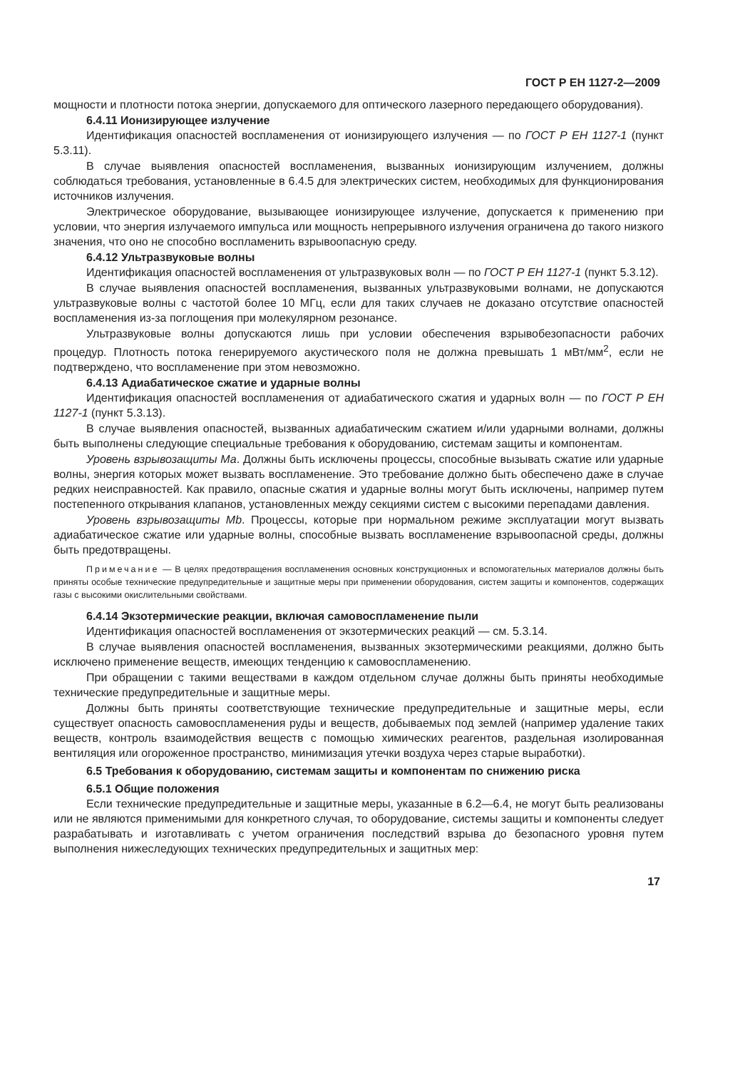ГОСТ Р ЕН 1127-2—2009
мощности и плотности потока энергии, допускаемого для оптического лазерного передающего оборудования).
6.4.11 Ионизирующее излучение
Идентификация опасностей воспламенения от ионизирующего излучения — по ГОСТ Р ЕН 1127-1 (пункт 5.3.11).
В случае выявления опасностей воспламенения, вызванных ионизирующим излучением, должны соблюдаться требования, установленные в 6.4.5 для электрических систем, необходимых для функционирования источников излучения.
Электрическое оборудование, вызывающее ионизирующее излучение, допускается к применению при условии, что энергия излучаемого импульса или мощность непрерывного излучения ограничена до такого низкого значения, что оно не способно воспламенить взрывоопасную среду.
6.4.12 Ультразвуковые волны
Идентификация опасностей воспламенения от ультразвуковых волн — по ГОСТ Р ЕН 1127-1 (пункт 5.3.12).
В случае выявления опасностей воспламенения, вызванных ультразвуковыми волнами, не допускаются ультразвуковые волны с частотой более 10 МГц, если для таких случаев не доказано отсутствие опасностей воспламенения из-за поглощения при молекулярном резонансе.
Ультразвуковые волны допускаются лишь при условии обеспечения взрывобезопасности рабочих процедур. Плотность потока генерируемого акустического поля не должна превышать 1 мВт/мм<sup>2</sup>, если не подтверждено, что воспламенение при этом невозможно.
6.4.13 Адиабатическое сжатие и ударные волны
Идентификация опасностей воспламенения от адиабатического сжатия и ударных волн — по ГОСТ Р ЕН 1127-1 (пункт 5.3.13).
В случае выявления опасностей, вызванных адиабатическим сжатием и/или ударными волнами, должны быть выполнены следующие специальные требования к оборудованию, системам защиты и компонентам.
Уровень взрывозащиты Ма. Должны быть исключены процессы, способные вызывать сжатие или ударные волны, энергия которых может вызвать воспламенение. Это требование должно быть обеспечено даже в случае редких неисправностей. Как правило, опасные сжатия и ударные волны могут быть исключены, например путем постепенного открывания клапанов, установленных между секциями систем с высокими перепадами давления.
Уровень взрывозащиты Mb. Процессы, которые при нормальном режиме эксплуатации могут вызвать адиабатическое сжатие или ударные волны, способные вызвать воспламенение взрывоопасной среды, должны быть предотвращены.
Примечание — В целях предотвращения воспламенения основных конструкционных и вспомогательных материалов должны быть приняты особые технические предупредительные и защитные меры при применении оборудования, систем защиты и компонентов, содержащих газы с высокими окислительными свойствами.
6.4.14 Экзотермические реакции, включая самовоспламенение пыли
Идентификация опасностей воспламенения от экзотермических реакций — см. 5.3.14.
В случае выявления опасностей воспламенения, вызванных экзотермическими реакциями, должно быть исключено применение веществ, имеющих тенденцию к самовоспламенению.
При обращении с такими веществами в каждом отдельном случае должны быть приняты необходимые технические предупредительные и защитные меры.
Должны быть приняты соответствующие технические предупредительные и защитные меры, если существует опасность самовоспламенения руды и веществ, добываемых под землей (например удаление таких веществ, контроль взаимодействия веществ с помощью химических реагентов, раздельная изолированная вентиляция или огороженное пространство, минимизация утечки воздуха через старые выработки).
6.5 Требования к оборудованию, системам защиты и компонентам по снижению риска
6.5.1 Общие положения
Если технические предупредительные и защитные меры, указанные в 6.2—6.4, не могут быть реализованы или не являются применимыми для конкретного случая, то оборудование, системы защиты и компоненты следует разрабатывать и изготавливать с учетом ограничения последствий взрыва до безопасного уровня путем выполнения нижеследующих технических предупредительных и защитных мер:
17